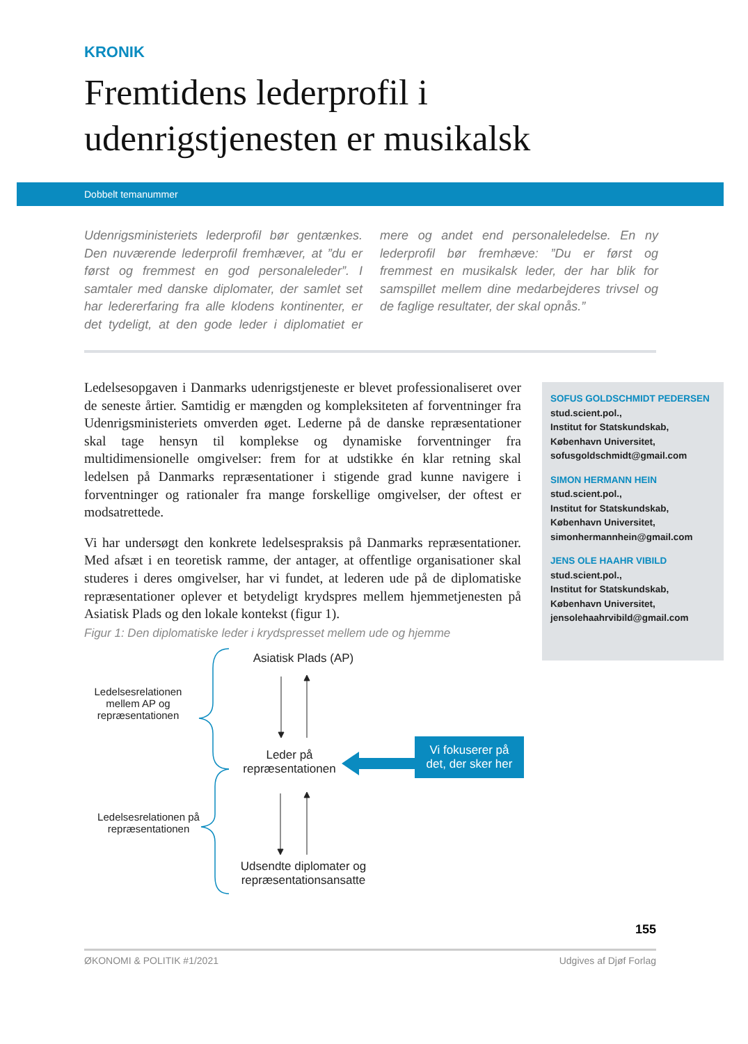KRONIK
Fremtidens lederprofil i
udenrigstjenesten er musikalsk
Dobbelt temanummer
Udenrigsministeriets lederprofil bør gentænkes. Den nuværende lederprofil fremhæver, at ”du er først og fremmest en god personaleleder”. I samtaler med danske diplomater, der samlet set har ledererfaring fra alle klodens kontinenter, er det tydeligt, at den gode leder i diplomatiet er mere og andet end personaleledelse. En ny lederprofil bør fremhæve: ”Du er først og fremmest en musikalsk leder, der har blik for samspillet mellem dine medarbejderes trivsel og de faglige resultater, der skal opnås.”
Ledelsesopgaven i Danmarks udenrigstjeneste er blevet professionaliseret over de seneste årtier. Samtidig er mængden og kompleksiteten af forventninger fra Udenrigsministeriets omverden øget. Lederne på de danske repræsentationer skal tage hensyn til komplekse og dynamiske forventninger fra multidimensionelle omgivelser: frem for at udstikke én klar retning skal ledelsen på Danmarks repræsentationer i stigende grad kunne navigere i forventninger og rationaler fra mange forskellige omgivelser, der oftest er modsatrettede.
Vi har undersøgt den konkrete ledelsespraksis på Danmarks repræsentationer. Med afsæt i en teoretisk ramme, der antager, at offentlige organisationer skal studeres i deres omgivelser, har vi fundet, at lederen ude på de diplomatiske repræsentationer oplever et betydeligt krydspres mellem hjemmetjenesten på Asiatisk Plads og den lokale kontekst (figur 1).
SOFUS GOLDSCHMIDT PEDERSEN
stud.scient.pol.,
Institut for Statskundskab,
København Universitet,
sofusgoldschmidt@gmail.com
SIMON HERMANN HEIN
stud.scient.pol.,
Institut for Statskundskab,
København Universitet,
simonhermannhein@gmail.com
JENS OLE HAAHR VIBILD
stud.scient.pol.,
Institut for Statskundskab,
København Universitet,
jensolehaahrvibild@gmail.com
Figur 1: Den diplomatiske leder i krydspresset mellem ude og hjemme
Asiatisk Plads (AP)
Ledelsesrelationen mellem AP og repræsentationen
Leder på repræsentationen
Vi fokuserer på det, der sker her
Ledelsesrelationen på repræsentationen
Udsendte diplomater og repræsentationsansatte
155
ØKONOMI & POLITIK #1/2021 Udgives af Djøf Forlag